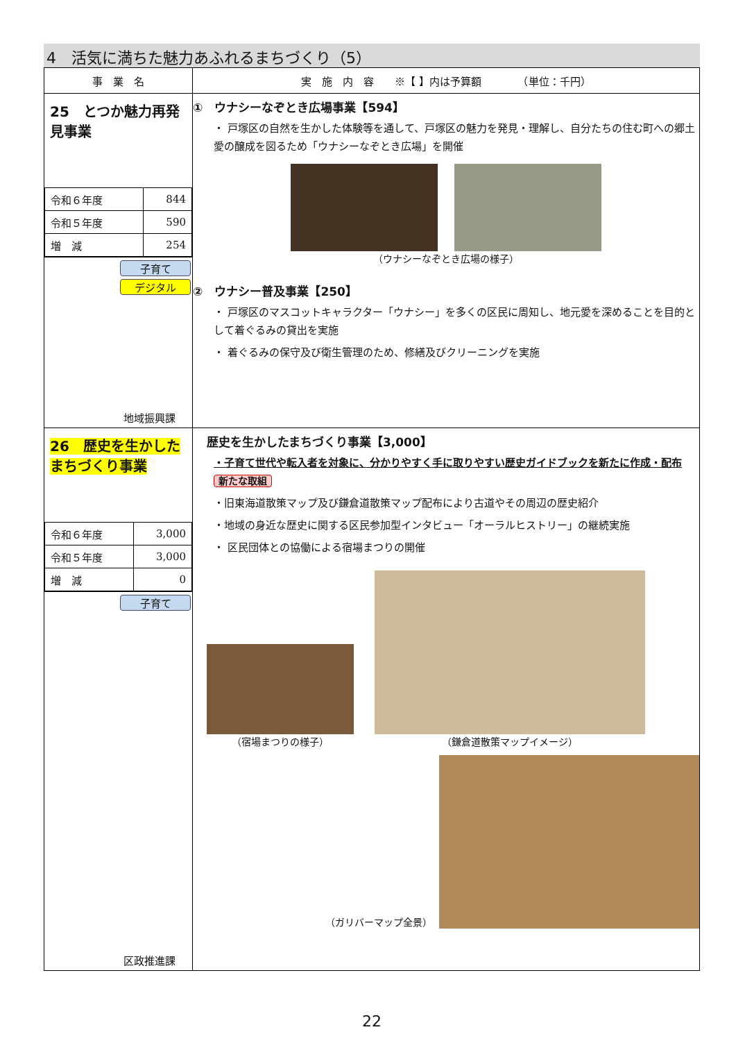4　活気に満ちた魅力あふれるまちづくり（5）
| 事 業 名 | 実 施 内 容 ※【 】内は予算額 （単位：千円） |
| --- | --- |
| 25 とつか魅力再発見事業 / 令和６年度 / 844 / / 令和５年度 / 590 / / 増 減 / 254 / 子育て デジタル 地域振興課 | ① ウナシーなぞとき広場事業【594】 ・ 戸塚区の自然を生かした体験等を通して、戸塚区の魅力を発見・理解し、自分たちの住む町への郷土愛の醸成を図るため「ウナシーなぞとき広場」を開催 （ウナシーなぞとき広場の様子） ② ウナシー普及事業【250】 ・ 戸塚区のマスコットキャラクター「ウナシー」を多くの区民に周知し、地元愛を深めることを目的として着ぐるみの貸出を実施 ・ 着ぐるみの保守及び衛生管理のため、修繕及びクリーニングを実施 |
| 26 歴史を生かしたまちづくり事業 / 令和６年度 / 3,000 / / 令和５年度 / 3,000 / / 増 減 / 0 / 子育て 区政推進課 | 歴史を生かしたまちづくり事業【3,000】 ・子育て世代や転入者を対象に、分かりやすく手に取りやすい歴史ガイドブックを新たに作成・配布 新たな取組 ・旧東海道散策マップ及び鎌倉道散策マップ配布により古道やその周辺の歴史紹介 ・地域の身近な歴史に関する区民参加型インタビュー「オーラルヒストリー」の継続実施 ・ 区民団体との協働による宿場まつりの開催 （宿場まつりの様子） （鎌倉道散策マップイメージ） （ガリバーマップ全景） |
22